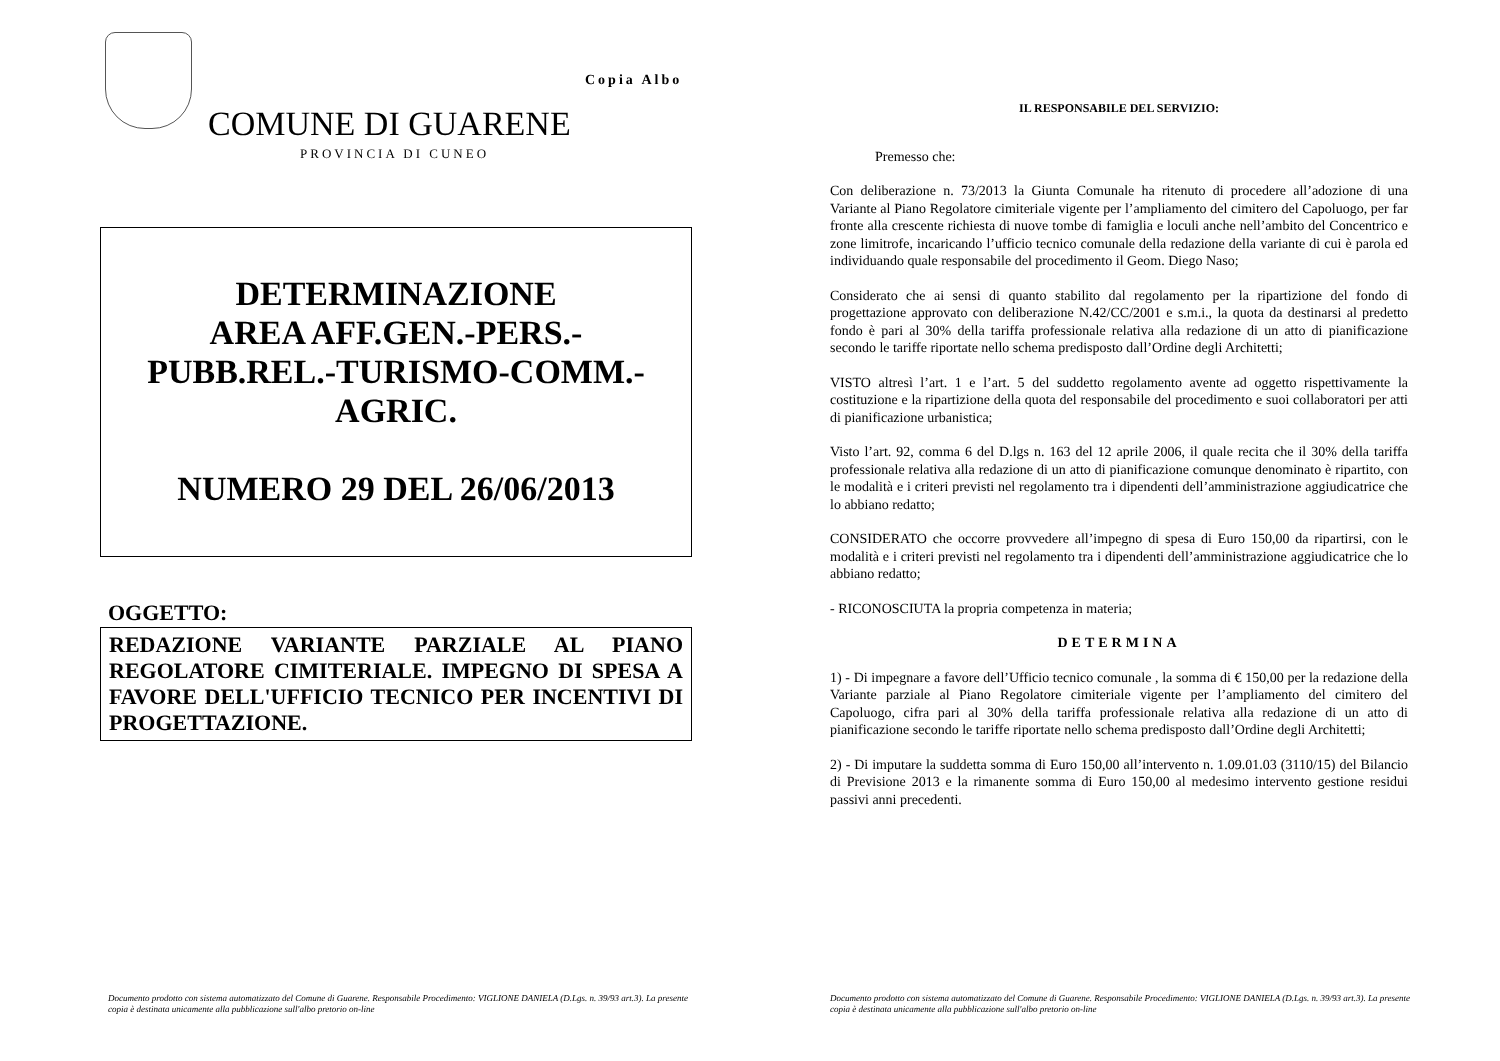Copia Albo
COMUNE DI GUARENE
PROVINCIA DI CUNEO
DETERMINAZIONE
AREA AFF.GEN.-PERS.-
PUBB.REL.-TURISMO-COMM.-
AGRIC.
NUMERO 29 DEL 26/06/2013
OGGETTO:
REDAZIONE VARIANTE PARZIALE AL PIANO REGOLATORE CIMITERIALE. IMPEGNO DI SPESA A FAVORE DELL'UFFICIO TECNICO PER INCENTIVI DI PROGETTAZIONE.
Documento prodotto con sistema automatizzato del Comune di Guarene. Responsabile Procedimento: VIGLIONE DANIELA (D.Lgs. n. 39/93 art.3). La presente copia è destinata unicamente alla pubblicazione sull'albo pretorio on-line
IL RESPONSABILE DEL SERVIZIO:
Premesso che:
Con deliberazione n. 73/2013 la Giunta Comunale ha ritenuto di procedere all’adozione di una Variante al Piano Regolatore cimiteriale vigente per l’ampliamento del cimitero del Capoluogo, per far fronte alla crescente richiesta di nuove tombe di famiglia e loculi anche nell’ambito del Concentrico e zone limitrofe, incaricando l’ufficio tecnico comunale della redazione della variante di cui è parola ed individuando quale responsabile del procedimento il Geom. Diego Naso;
Considerato che ai sensi di quanto stabilito dal regolamento per la ripartizione del fondo di progettazione approvato con deliberazione N.42/CC/2001 e s.m.i., la quota da destinarsi al predetto fondo è pari al 30% della tariffa professionale relativa alla redazione di un atto di pianificazione secondo le tariffe riportate nello schema predisposto dall’Ordine degli Architetti;
VISTO altresì l’art. 1 e l’art. 5 del suddetto regolamento avente ad oggetto rispettivamente la costituzione e la ripartizione della quota del responsabile del procedimento e suoi collaboratori per atti di pianificazione urbanistica;
Visto l’art. 92, comma 6 del D.lgs n. 163 del 12 aprile 2006, il quale recita che il 30% della tariffa professionale relativa alla redazione di un atto di pianificazione comunque denominato è ripartito, con le modalità e i criteri previsti nel regolamento tra i dipendenti dell’amministrazione aggiudicatrice che lo abbiano redatto;
CONSIDERATO che occorre provvedere all’impegno di spesa di Euro 150,00 da ripartirsi, con le modalità e i criteri previsti nel regolamento tra i dipendenti dell’amministrazione aggiudicatrice che lo abbiano redatto;
- RICONOSCIUTA la propria competenza in materia;
DETERMINA
1) - Di impegnare a favore dell’Ufficio tecnico comunale , la somma di € 150,00 per la redazione della Variante parziale al Piano Regolatore cimiteriale vigente per l’ampliamento del cimitero del Capoluogo, cifra pari al 30% della tariffa professionale relativa alla redazione di un atto di pianificazione secondo le tariffe riportate nello schema predisposto dall’Ordine degli Architetti;
2) - Di imputare la suddetta somma di Euro 150,00 all’intervento n. 1.09.01.03 (3110/15) del Bilancio di Previsione 2013 e la rimanente somma di Euro 150,00 al medesimo intervento gestione residui passivi anni precedenti.
Documento prodotto con sistema automatizzato del Comune di Guarene. Responsabile Procedimento: VIGLIONE DANIELA (D.Lgs. n. 39/93 art.3). La presente copia è destinata unicamente alla pubblicazione sull'albo pretorio on-line